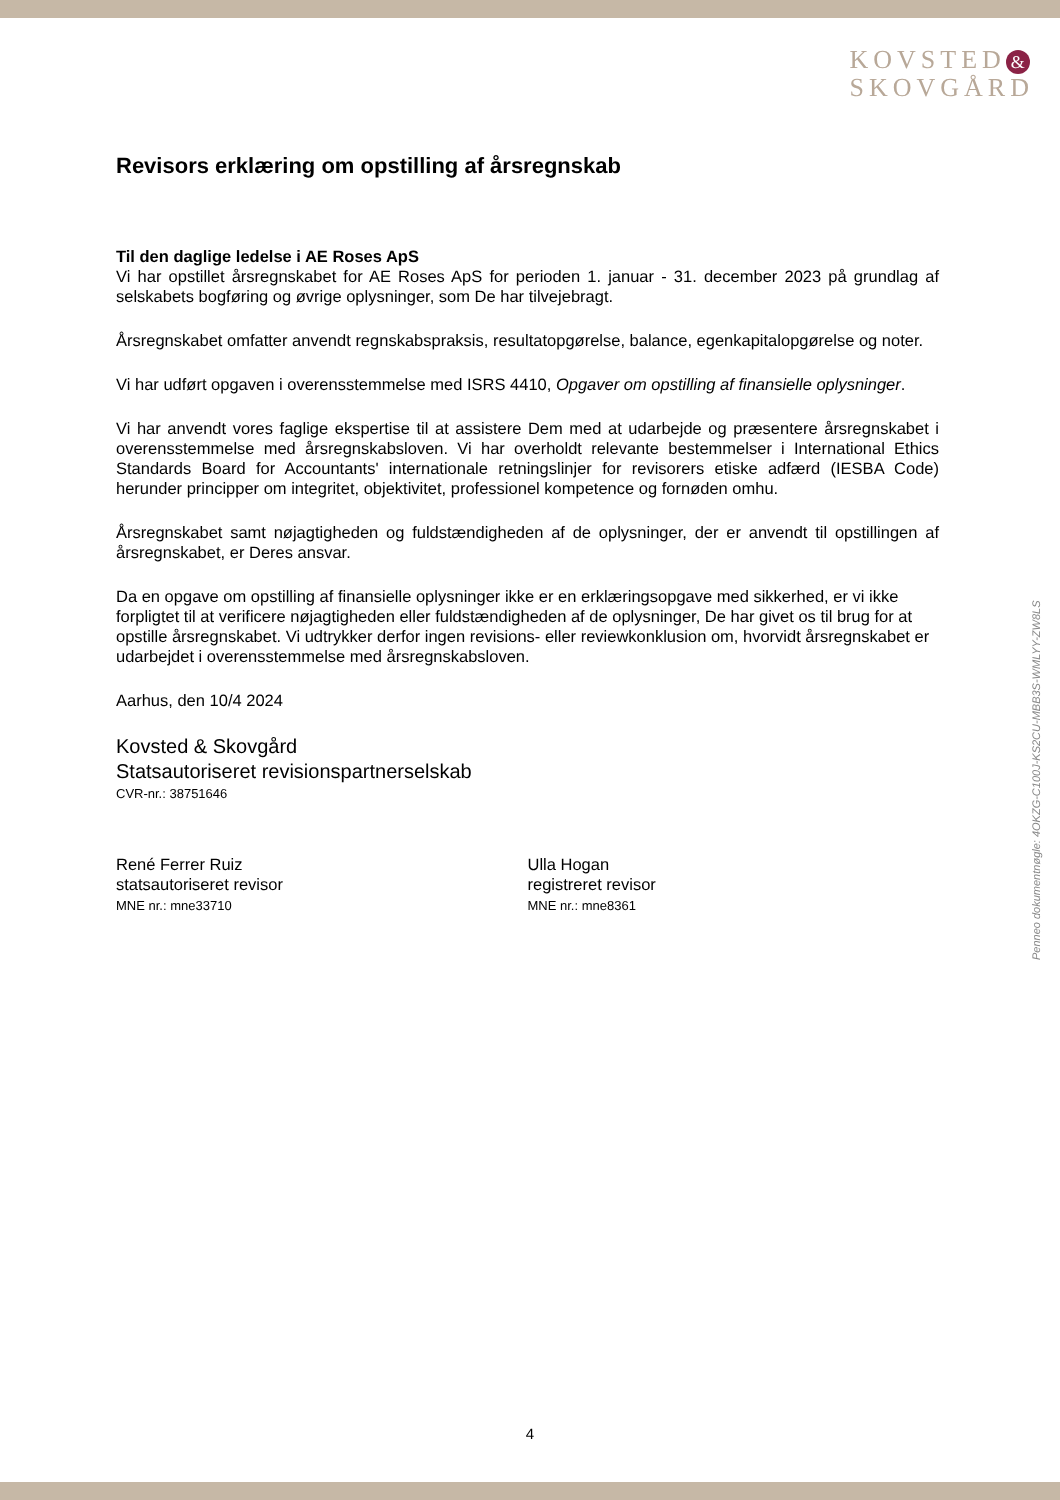KOVSTED &
SKOVGÅRD
Revisors erklæring om opstilling af årsregnskab
Til den daglige ledelse i AE Roses ApS
Vi har opstillet årsregnskabet for AE Roses ApS for perioden 1. januar - 31. december 2023 på grundlag af selskabets bogføring og øvrige oplysninger, som De har tilvejebragt.
Årsregnskabet omfatter anvendt regnskabspraksis, resultatopgørelse, balance, egenkapitalopgørelse og noter.
Vi har udført opgaven i overensstemmelse med ISRS 4410, Opgaver om opstilling af finansielle oplysninger.
Vi har anvendt vores faglige ekspertise til at assistere Dem med at udarbejde og præsentere årsregnskabet i overensstemmelse med årsregnskabsloven. Vi har overholdt relevante bestemmelser i International Ethics Standards Board for Accountants' internationale retningslinjer for revisorers etiske adfærd (IESBA Code) herunder principper om integritet, objektivitet, professionel kompetence og fornøden omhu.
Årsregnskabet samt nøjagtigheden og fuldstændigheden af de oplysninger, der er anvendt til opstillingen af årsregnskabet, er Deres ansvar.
Da en opgave om opstilling af finansielle oplysninger ikke er en erklæringsopgave med sikkerhed, er vi ikke forpligtet til at verificere nøjagtigheden eller fuldstændigheden af de oplysninger, De har givet os til brug for at opstille årsregnskabet. Vi udtrykker derfor ingen revisions- eller reviewkonklusion om, hvorvidt årsregnskabet er udarbejdet i overensstemmelse med årsregnskabsloven.
Aarhus, den 10/4 2024
Kovsted & Skovgård
Statsautoriseret revisionspartnerselskab
CVR-nr.: 38751646
René Ferrer Ruiz
statsautoriseret revisor
MNE nr.: mne33710
Ulla Hogan
registreret revisor
MNE nr.: mne8361
Penneo dokumentnøgle: 4OKZG-C100J-KS2CU-MBB3S-WMLYY-ZW8LS
4